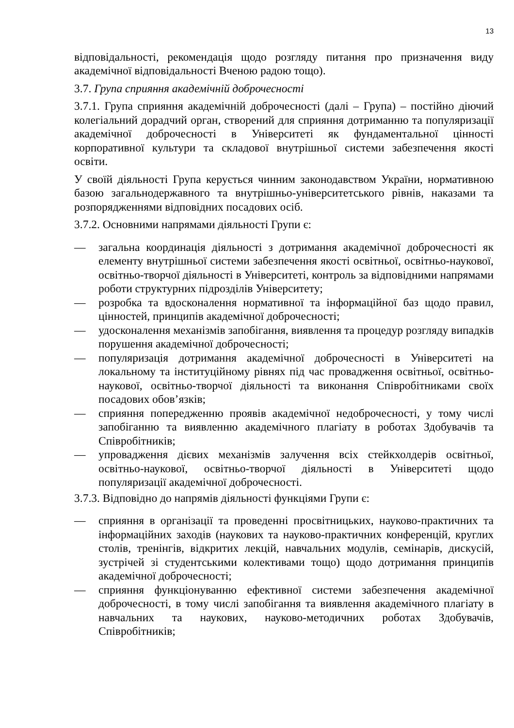13
відповідальності, рекомендація щодо розгляду питання про призначення виду академічної відповідальності Вченою радою тощо).
3.7. Група сприяння академічній доброчесності
3.7.1. Група сприяння академічній доброчесності (далі – Група) – постійно діючий колегіальний дорадчий орган, створений для сприяння дотриманню та популяризації академічної доброчесності в Університеті як фундаментальної цінності корпоративної культури та складової внутрішньої системи забезпечення якості освіти.
У своїй діяльності Група керується чинним законодавством України, нормативною базою загальнодержавного та внутрішньо-університетського рівнів, наказами та розпорядженнями відповідних посадових осіб.
3.7.2. Основними напрямами діяльності Групи є:
— загальна координація діяльності з дотримання академічної доброчесності як елементу внутрішньої системи забезпечення якості освітньої, освітньо-наукової, освітньо-творчої діяльності в Університеті, контроль за відповідними напрямами роботи структурних підрозділів Університету;
— розробка та вдосконалення нормативної та інформаційної баз щодо правил, цінностей, принципів академічної доброчесності;
— удосконалення механізмів запобігання, виявлення та процедур розгляду випадків порушення академічної доброчесності;
— популяризація дотримання академічної доброчесності в Університеті на локальному та інституційному рівнях під час провадження освітньої, освітньо-наукової, освітньо-творчої діяльності та виконання Співробітниками своїх посадових обов’язків;
— сприяння попередженню проявів академічної недоброчесності, у тому числі запобіганню та виявленню академічного плагіату в роботах Здобувачів та Співробітників;
— упровадження дієвих механізмів залучення всіх стейкхолдерів освітньої, освітньо-наукової, освітньо-творчої діяльності в Університеті щодо популяризації академічної доброчесності.
3.7.3. Відповідно до напрямів діяльності функціями Групи є:
— сприяння в організації та проведенні просвітницьких, науково-практичних та інформаційних заходів (наукових та науково-практичних конференцій, круглих столів, тренінгів, відкритих лекцій, навчальних модулів, семінарів, дискусій, зустрічей зі студентськими колективами тощо) щодо дотримання принципів академічної доброчесності;
— сприяння функціонуванню ефективної системи забезпечення академічної доброчесності, в тому числі запобігання та виявлення академічного плагіату в навчальних та наукових, науково-методичних роботах Здобувачів, Співробітників;